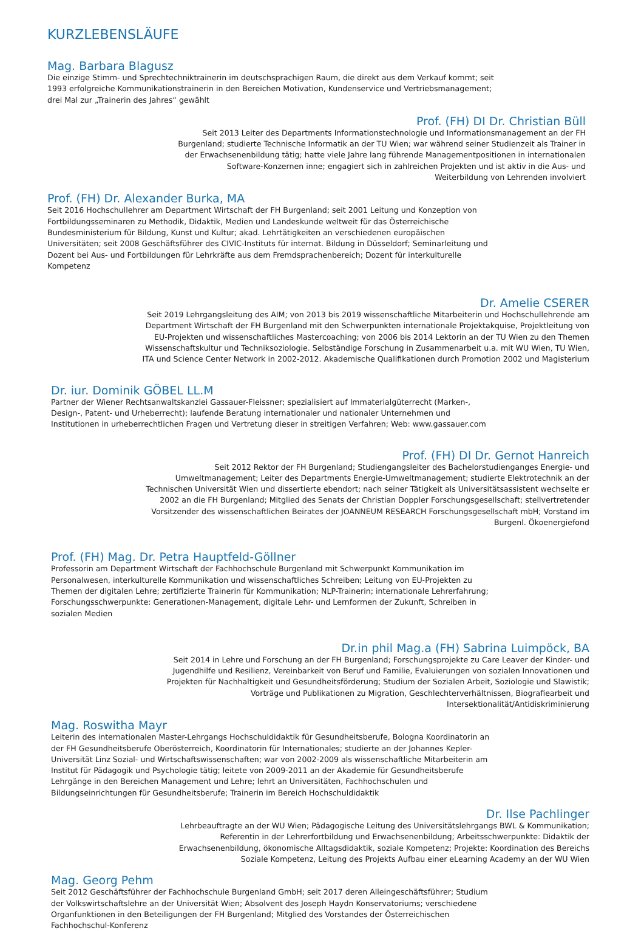KURZLEBENSLÄUFE
Mag. Barbara Blagusz
Die einzige Stimm- und Sprechtechniktrainerin im deutschsprachigen Raum, die direkt aus dem Verkauf kommt; seit 1993 erfolgreiche Kommunikationstrainerin in den Bereichen Motivation, Kundenservice und Vertriebsmanagement; drei Mal zur „Trainerin des Jahres“ gewählt
Prof. (FH) DI Dr. Christian Büll
Seit 2013 Leiter des Departments Informationstechnologie und Informationsmanagement an der FH Burgenland; studierte Technische Informatik an der TU Wien; war während seiner Studienzeit als Trainer in der Erwachsenenbildung tätig; hatte viele Jahre lang führende Managementpositionen in internationalen Software-Konzernen inne; engagiert sich in zahlreichen Projekten und ist aktiv in die Aus- und Weiterbildung von Lehrenden involviert
Prof. (FH) Dr. Alexander Burka, MA
Seit 2016 Hochschullehrer am Department Wirtschaft der FH Burgenland; seit 2001 Leitung und Konzeption von Fortbildungsseminaren zu Methodik, Didaktik, Medien und Landeskunde weltweit für das Österreichische Bundesministerium für Bildung, Kunst und Kultur; akad. Lehrtätigkeiten an verschiedenen europäischen Universitäten; seit 2008 Geschäftsführer des CIVIC-Instituts für internat. Bildung in Düsseldorf; Seminarleitung und Dozent bei Aus- und Fortbildungen für Lehrkräfte aus dem Fremdsprachenbereich; Dozent für interkulturelle Kompetenz
Dr. Amelie CSERER
Seit 2019 Lehrgangsleitung des AIM; von 2013 bis 2019 wissenschaftliche Mitarbeiterin und Hochschullehrende am Department Wirtschaft der FH Burgenland mit den Schwerpunkten internationale Projektakquise, Projektleitung von EU-Projekten und wissenschaftliches Mastercoaching; von 2006 bis 2014 Lektorin an der TU Wien zu den Themen Wissenschaftskultur und Techniksoziologie. Selbständige Forschung in Zusammenarbeit u.a. mit WU Wien, TU Wien, ITA und Science Center Network in 2002-2012. Akademische Qualifikationen durch Promotion 2002 und Magisterium
Dr. iur. Dominik GÖBEL LL.M
Partner der Wiener Rechtsanwaltskanzlei Gassauer-Fleissner; spezialisiert auf Immaterialgüterrecht (Marken-, Design-, Patent- und Urheberrecht); laufende Beratung internationaler und nationaler Unternehmen und Institutionen in urheberrechtlichen Fragen und Vertretung dieser in streitigen Verfahren; Web: www.gassauer.com
Prof. (FH) DI Dr. Gernot Hanreich
Seit 2012 Rektor der FH Burgenland; Studiengangsleiter des Bachelorstudienganges Energie- und Umweltmanagement; Leiter des Departments Energie-Umweltmanagement; studierte Elektrotechnik an der Technischen Universität Wien und dissertierte ebendort; nach seiner Tätigkeit als Universitätsassistent wechselte er 2002 an die FH Burgenland; Mitglied des Senats der Christian Doppler Forschungsgesellschaft; stellvertretender Vorsitzender des wissenschaftlichen Beirates der JOANNEUM RESEARCH Forschungsgesellschaft mbH; Vorstand im Burgenl. Ökoenergiefond
Prof. (FH) Mag. Dr. Petra Hauptfeld-Göllner
Professorin am Department Wirtschaft der Fachhochschule Burgenland mit Schwerpunkt Kommunikation im Personalwesen, interkulturelle Kommunikation und wissenschaftliches Schreiben; Leitung von EU-Projekten zu Themen der digitalen Lehre; zertifizierte Trainerin für Kommunikation; NLP-Trainerin; internationale Lehrerfahrung; Forschungsschwerpunkte: Generationen-Management, digitale Lehr- und Lernformen der Zukunft, Schreiben in sozialen Medien
Dr.in phil Mag.a (FH) Sabrina Luimpöck, BA
Seit 2014 in Lehre und Forschung an der FH Burgenland; Forschungsprojekte zu Care Leaver der Kinder- und Jugendhilfe und Resilienz, Vereinbarkeit von Beruf und Familie, Evaluierungen von sozialen Innovationen und Projekten für Nachhaltigkeit und Gesundheitsförderung; Studium der Sozialen Arbeit, Soziologie und Slawistik; Vorträge und Publikationen zu Migration, Geschlechterverhältnissen, Biografiearbeit und Intersektionalität/Antidiskriminierung
Mag. Roswitha Mayr
Leiterin des internationalen Master-Lehrgangs Hochschuldidaktik für Gesundheitsberufe, Bologna Koordinatorin an der FH Gesundheitsberufe Oberösterreich, Koordinatorin für Internationales; studierte an der Johannes Kepler-Universität Linz Sozial- und Wirtschaftswissenschaften; war von 2002-2009 als wissenschaftliche Mitarbeiterin am Institut für Pädagogik und Psychologie tätig; leitete von 2009-2011 an der Akademie für Gesundheitsberufe Lehrgänge in den Bereichen Management und Lehre; lehrt an Universitäten, Fachhochschulen und Bildungseinrichtungen für Gesundheitsberufe; Trainerin im Bereich Hochschuldidaktik
Dr. Ilse Pachlinger
Lehrbeauftragte an der WU Wien; Pädagogische Leitung des Universitätslehrgangs BWL & Kommunikation; Referentin in der Lehrerfortbildung und Erwachsenenbildung; Arbeitsschwerpunkte: Didaktik der Erwachsenenbildung, ökonomische Alltagsdidaktik, soziale Kompetenz; Projekte: Koordination des Bereichs Soziale Kompetenz, Leitung des Projekts Aufbau einer eLearning Academy an der WU Wien
Mag. Georg Pehm
Seit 2012 Geschäftsführer der Fachhochschule Burgenland GmbH; seit 2017 deren Alleingeschäftsführer; Studium der Volkswirtschaftslehre an der Universität Wien; Absolvent des Joseph Haydn Konservatoriums; verschiedene Organfunktionen in den Beteiligungen der FH Burgenland; Mitglied des Vorstandes der Österreichischen Fachhochschul-Konferenz